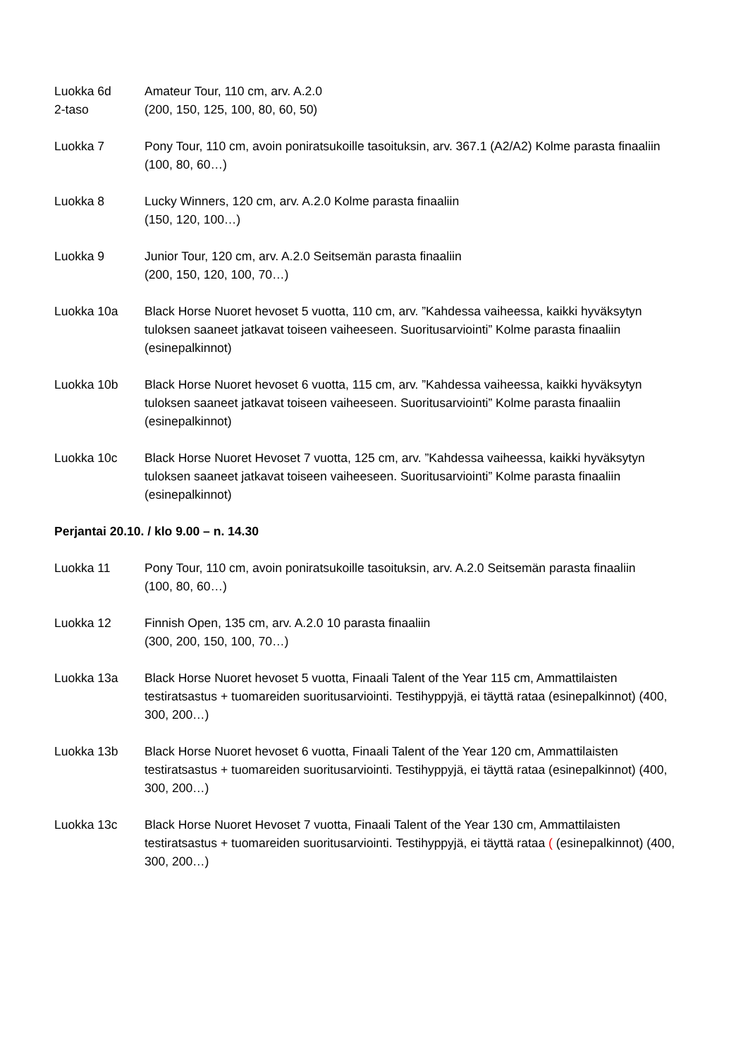Luokka 6d
2-taso
Amateur Tour, 110 cm, arv. A.2.0
(200, 150, 125, 100, 80, 60, 50)
Luokka 7 Pony Tour, 110 cm, avoin poniratsukoille tasoituksin, arv. 367.1 (A2/A2) Kolme parasta finaaliin
(100, 80, 60…)
Luokka 8 Lucky Winners, 120 cm, arv. A.2.0 Kolme parasta finaaliin
(150, 120, 100…)
Luokka 9 Junior Tour, 120 cm, arv. A.2.0 Seitsemän parasta finaaliin
(200, 150, 120, 100, 70…)
Luokka 10a Black Horse Nuoret hevoset 5 vuotta, 110 cm, arv. ”Kahdessa vaiheessa, kaikki hyväksytyn tuloksen saaneet jatkavat toiseen vaiheeseen. Suoritusarviointi” Kolme parasta finaaliin (esinepalkinnot)
Luokka 10b Black Horse Nuoret hevoset 6 vuotta, 115 cm, arv. ”Kahdessa vaiheessa, kaikki hyväksytyn tuloksen saaneet jatkavat toiseen vaiheeseen. Suoritusarviointi” Kolme parasta finaaliin (esinepalkinnot)
Luokka 10c Black Horse Nuoret Hevoset 7 vuotta, 125 cm, arv. ”Kahdessa vaiheessa, kaikki hyväksytyn tuloksen saaneet jatkavat toiseen vaiheeseen. Suoritusarviointi” Kolme parasta finaaliin (esinepalkinnot)
Perjantai 20.10. / klo 9.00 – n. 14.30
Luokka 11 Pony Tour, 110 cm, avoin poniratsukoille tasoituksin, arv. A.2.0 Seitsemän parasta finaaliin
(100, 80, 60…)
Luokka 12 Finnish Open, 135 cm, arv. A.2.0 10 parasta finaaliin
(300, 200, 150, 100, 70…)
Luokka 13a Black Horse Nuoret hevoset 5 vuotta, Finaali Talent of the Year 115 cm, Ammattilaisten testiratsastus + tuomareiden suoritusarviointi. Testihyppyjä, ei täyttä rataa (esinepalkinnot) (400, 300, 200…)
Luokka 13b Black Horse Nuoret hevoset 6 vuotta, Finaali Talent of the Year 120 cm, Ammattilaisten testiratsastus + tuomareiden suoritusarviointi. Testihyppyjä, ei täyttä rataa (esinepalkinnot) (400, 300, 200…)
Luokka 13c Black Horse Nuoret Hevoset 7 vuotta, Finaali Talent of the Year 130 cm, Ammattilaisten testiratsastus + tuomareiden suoritusarviointi. Testihyppyjä, ei täyttä rataa ( (esinepalkinnot) (400, 300, 200…)